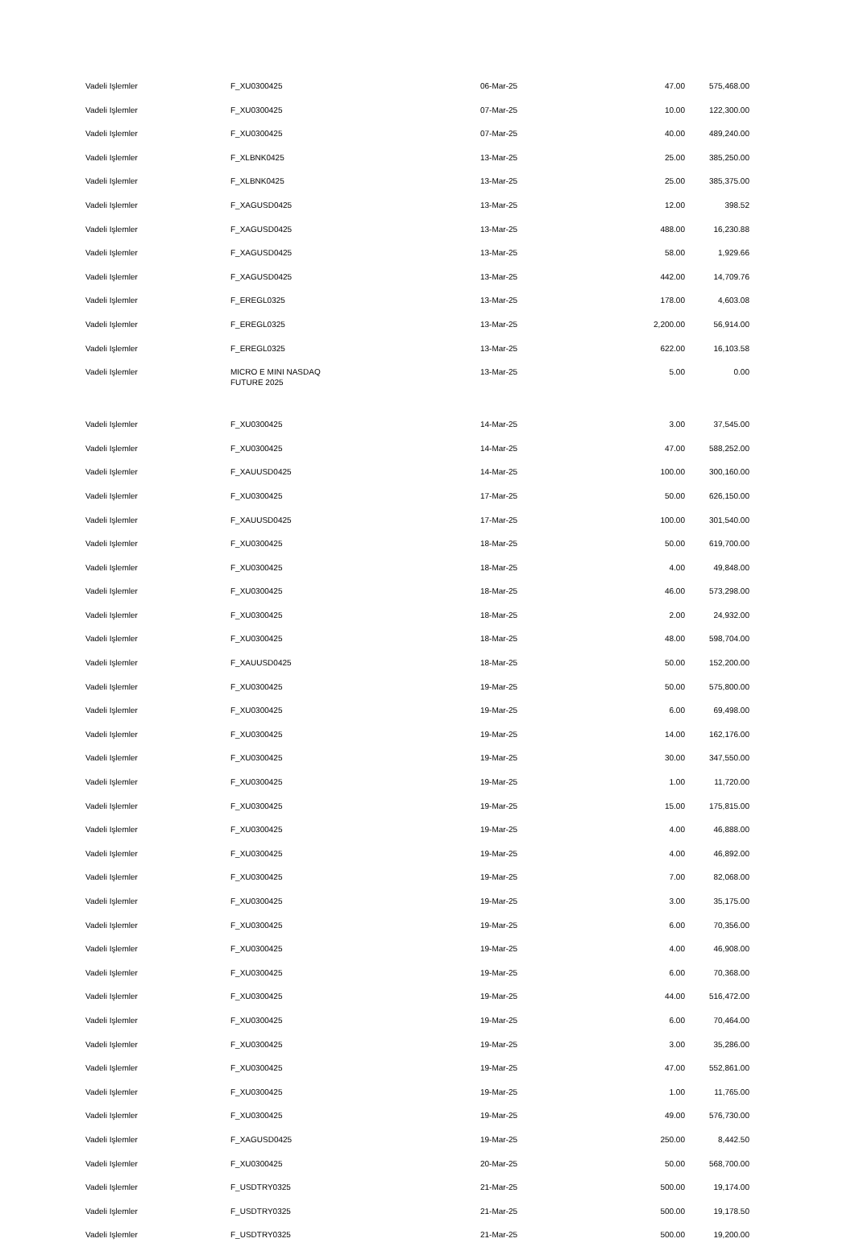| Vadeli Işlemler | F_XU0300425 | 06-Mar-25 | 47.00 | 575,468.00 |
| Vadeli Işlemler | F_XU0300425 | 07-Mar-25 | 10.00 | 122,300.00 |
| Vadeli Işlemler | F_XU0300425 | 07-Mar-25 | 40.00 | 489,240.00 |
| Vadeli Işlemler | F_XLBNK0425 | 13-Mar-25 | 25.00 | 385,250.00 |
| Vadeli Işlemler | F_XLBNK0425 | 13-Mar-25 | 25.00 | 385,375.00 |
| Vadeli Işlemler | F_XAGUSD0425 | 13-Mar-25 | 12.00 | 398.52 |
| Vadeli Işlemler | F_XAGUSD0425 | 13-Mar-25 | 488.00 | 16,230.88 |
| Vadeli Işlemler | F_XAGUSD0425 | 13-Mar-25 | 58.00 | 1,929.66 |
| Vadeli Işlemler | F_XAGUSD0425 | 13-Mar-25 | 442.00 | 14,709.76 |
| Vadeli Işlemler | F_EREGL0325 | 13-Mar-25 | 178.00 | 4,603.08 |
| Vadeli Işlemler | F_EREGL0325 | 13-Mar-25 | 2,200.00 | 56,914.00 |
| Vadeli Işlemler | F_EREGL0325 | 13-Mar-25 | 622.00 | 16,103.58 |
| Vadeli Işlemler | MICRO E MINI NASDAQ FUTURE 2025 | 13-Mar-25 | 5.00 | 0.00 |
| Vadeli Işlemler | F_XU0300425 | 14-Mar-25 | 3.00 | 37,545.00 |
| Vadeli Işlemler | F_XU0300425 | 14-Mar-25 | 47.00 | 588,252.00 |
| Vadeli Işlemler | F_XAUUSD0425 | 14-Mar-25 | 100.00 | 300,160.00 |
| Vadeli Işlemler | F_XU0300425 | 17-Mar-25 | 50.00 | 626,150.00 |
| Vadeli Işlemler | F_XAUUSD0425 | 17-Mar-25 | 100.00 | 301,540.00 |
| Vadeli Işlemler | F_XU0300425 | 18-Mar-25 | 50.00 | 619,700.00 |
| Vadeli Işlemler | F_XU0300425 | 18-Mar-25 | 4.00 | 49,848.00 |
| Vadeli Işlemler | F_XU0300425 | 18-Mar-25 | 46.00 | 573,298.00 |
| Vadeli Işlemler | F_XU0300425 | 18-Mar-25 | 2.00 | 24,932.00 |
| Vadeli Işlemler | F_XU0300425 | 18-Mar-25 | 48.00 | 598,704.00 |
| Vadeli Işlemler | F_XAUUSD0425 | 18-Mar-25 | 50.00 | 152,200.00 |
| Vadeli Işlemler | F_XU0300425 | 19-Mar-25 | 50.00 | 575,800.00 |
| Vadeli Işlemler | F_XU0300425 | 19-Mar-25 | 6.00 | 69,498.00 |
| Vadeli Işlemler | F_XU0300425 | 19-Mar-25 | 14.00 | 162,176.00 |
| Vadeli Işlemler | F_XU0300425 | 19-Mar-25 | 30.00 | 347,550.00 |
| Vadeli Işlemler | F_XU0300425 | 19-Mar-25 | 1.00 | 11,720.00 |
| Vadeli Işlemler | F_XU0300425 | 19-Mar-25 | 15.00 | 175,815.00 |
| Vadeli Işlemler | F_XU0300425 | 19-Mar-25 | 4.00 | 46,888.00 |
| Vadeli Işlemler | F_XU0300425 | 19-Mar-25 | 4.00 | 46,892.00 |
| Vadeli Işlemler | F_XU0300425 | 19-Mar-25 | 7.00 | 82,068.00 |
| Vadeli Işlemler | F_XU0300425 | 19-Mar-25 | 3.00 | 35,175.00 |
| Vadeli Işlemler | F_XU0300425 | 19-Mar-25 | 6.00 | 70,356.00 |
| Vadeli Işlemler | F_XU0300425 | 19-Mar-25 | 4.00 | 46,908.00 |
| Vadeli Işlemler | F_XU0300425 | 19-Mar-25 | 6.00 | 70,368.00 |
| Vadeli Işlemler | F_XU0300425 | 19-Mar-25 | 44.00 | 516,472.00 |
| Vadeli Işlemler | F_XU0300425 | 19-Mar-25 | 6.00 | 70,464.00 |
| Vadeli Işlemler | F_XU0300425 | 19-Mar-25 | 3.00 | 35,286.00 |
| Vadeli Işlemler | F_XU0300425 | 19-Mar-25 | 47.00 | 552,861.00 |
| Vadeli Işlemler | F_XU0300425 | 19-Mar-25 | 1.00 | 11,765.00 |
| Vadeli Işlemler | F_XU0300425 | 19-Mar-25 | 49.00 | 576,730.00 |
| Vadeli Işlemler | F_XAGUSD0425 | 19-Mar-25 | 250.00 | 8,442.50 |
| Vadeli Işlemler | F_XU0300425 | 20-Mar-25 | 50.00 | 568,700.00 |
| Vadeli Işlemler | F_USDTRY0325 | 21-Mar-25 | 500.00 | 19,174.00 |
| Vadeli Işlemler | F_USDTRY0325 | 21-Mar-25 | 500.00 | 19,178.50 |
| Vadeli Işlemler | F_USDTRY0325 | 21-Mar-25 | 500.00 | 19,200.00 |